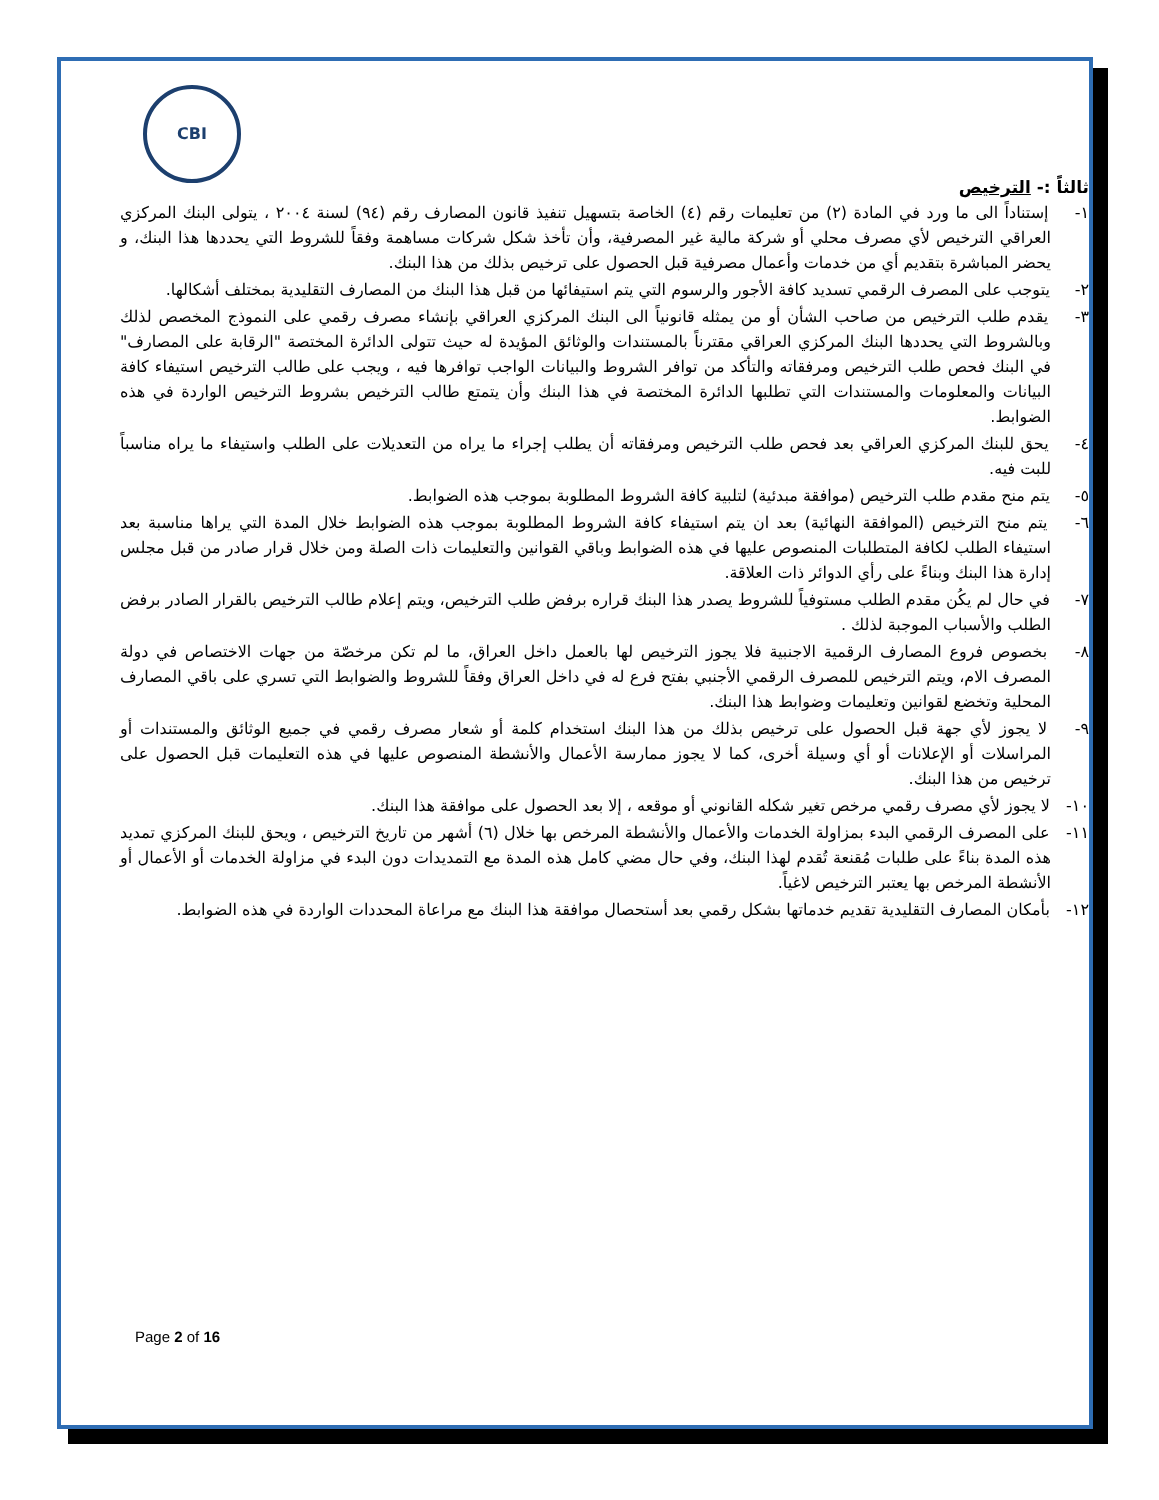CBI
ثالثاً :- الترخيص
١- إستناداً الى ما ورد في المادة (٢) من تعليمات رقم (٤) الخاصة بتسهيل تنفيذ قانون المصارف رقم (٩٤) لسنة ٢٠٠٤ ، يتولى البنك المركزي العراقي الترخيص لأي مصرف محلي أو شركة مالية غير المصرفية، وأن تأخذ شكل شركات مساهمة وفقاً للشروط التي يحددها هذا البنك، و يحضر المباشرة بتقديم أي من خدمات وأعمال مصرفية قبل الحصول على ترخيص بذلك من هذا البنك.
٢- يتوجب على المصرف الرقمي تسديد كافة الأجور والرسوم التي يتم استيفائها من قبل هذا البنك من المصارف التقليدية بمختلف أشكالها.
٣- يقدم طلب الترخيص من صاحب الشأن أو من يمثله قانونياً الى البنك المركزي العراقي بإنشاء مصرف رقمي على النموذج المخصص لذلك وبالشروط التي يحددها البنك المركزي العراقي مقترناً بالمستندات والوثائق المؤيدة له حيث تتولى الدائرة المختصة "الرقابة على المصارف" في البنك فحص طلب الترخيص ومرفقاته والتأكد من توافر الشروط والبيانات الواجب توافرها فيه ، ويجب على طالب الترخيص استيفاء كافة البيانات والمعلومات والمستندات التي تطلبها الدائرة المختصة في هذا البنك وأن يتمتع طالب الترخيص بشروط الترخيص الواردة في هذه الضوابط.
٤- يحق للبنك المركزي العراقي بعد فحص طلب الترخيص ومرفقاته أن يطلب إجراء ما يراه من التعديلات على الطلب واستيفاء ما يراه مناسباً للبت فيه.
٥- يتم منح مقدم طلب الترخيص (موافقة مبدئية) لتلبية كافة الشروط المطلوبة بموجب هذه الضوابط.
٦- يتم منح الترخيص (الموافقة النهائية) بعد ان يتم استيفاء كافة الشروط المطلوبة بموجب هذه الضوابط خلال المدة التي يراها مناسبة بعد استيفاء الطلب لكافة المتطلبات المنصوص عليها في هذه الضوابط وباقي القوانين والتعليمات ذات الصلة ومن خلال قرار صادر من قبل مجلس إدارة هذا البنك وبناءً على رأي الدوائر ذات العلاقة.
٧- في حال لم يكُن مقدم الطلب مستوفياً للشروط يصدر هذا البنك قراره برفض طلب الترخيص، ويتم إعلام طالب الترخيص بالقرار الصادر برفض الطلب والأسباب الموجبة لذلك .
٨- بخصوص فروع المصارف الرقمية الاجنبية فلا يجوز الترخيص لها بالعمل داخل العراق، ما لم تكن مرخصّة من جهات الاختصاص في دولة المصرف الام، ويتم الترخيص للمصرف الرقمي الأجنبي بفتح فرع له في داخل العراق وفقاً للشروط والضوابط التي تسري على باقي المصارف المحلية وتخضع لقوانين وتعليمات وضوابط هذا البنك.
٩- لا يجوز لأي جهة قبل الحصول على ترخيص بذلك من هذا البنك استخدام كلمة أو شعار مصرف رقمي في جميع الوثائق والمستندات أو المراسلات أو الإعلانات أو أي وسيلة أخرى، كما لا يجوز ممارسة الأعمال والأنشطة المنصوص عليها في هذه التعليمات قبل الحصول على ترخيص من هذا البنك.
١٠- لا يجوز لأي مصرف رقمي مرخص تغير شكله القانوني أو موقعه ، إلا بعد الحصول على موافقة هذا البنك.
١١- على المصرف الرقمي البدء بمزاولة الخدمات والأعمال والأنشطة المرخص بها خلال (٦) أشهر من تاريخ الترخيص ، ويحق للبنك المركزي تمديد هذه المدة بناءً على طلبات مُقنعة تُقدم لهذا البنك، وفي حال مضي كامل هذه المدة مع التمديدات دون البدء في مزاولة الخدمات أو الأعمال أو الأنشطة المرخص بها يعتبر الترخيص لاغياً.
١٢- بأمكان المصارف التقليدية تقديم خدماتها بشكل رقمي بعد أستحصال موافقة هذا البنك مع مراعاة المحددات الواردة في هذه الضوابط.
Page 2 of 16